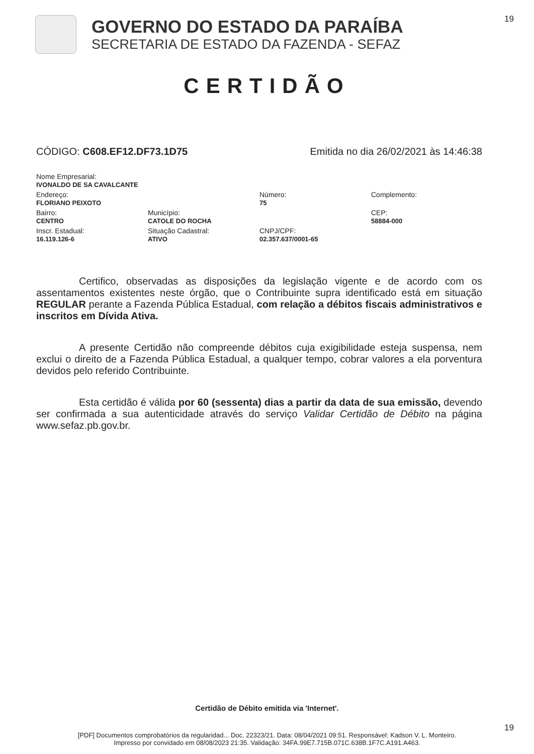19
GOVERNO DO ESTADO DA PARAÍBA
SECRETARIA DE ESTADO DA FAZENDA - SEFAZ
CERTIDÃO
CÓDIGO: C608.EF12.DF73.1D75 Emitida no dia 26/02/2021 às 14:46:38
Nome Empresarial:
IVONALDO DE SA CAVALCANTE
Endereço:
FLORIANO PEIXOTO
Número:
75
Complemento:
Bairro:
CENTRO
Município:
CATOLE DO ROCHA
CEP:
58884-000
Inscr. Estadual:
16.119.126-6
Situação Cadastral:
ATIVO
CNPJ/CPF:
02.357.637/0001-65
Certifico, observadas as disposições da legislação vigente e de acordo com os assentamentos existentes neste órgão, que o Contribuinte supra identificado está em situação REGULAR perante a Fazenda Pública Estadual, com relação a débitos fiscais administrativos e inscritos em Dívida Ativa.
A presente Certidão não compreende débitos cuja exigibilidade esteja suspensa, nem exclui o direito de a Fazenda Pública Estadual, a qualquer tempo, cobrar valores a ela porventura devidos pelo referido Contribuinte.
Esta certidão é válida por 60 (sessenta) dias a partir da data de sua emissão, devendo ser confirmada a sua autenticidade através do serviço Validar Certidão de Débito na página www.sefaz.pb.gov.br.
Certidão de Débito emitida via 'Internet'.
19
[PDF] Documentos comprobatórios da regularidad... Doc. 22323/21. Data: 08/04/2021 09:51. Responsável: Kadson V. L. Monteiro.
Impresso por convidado em 08/08/2023 21:35. Validação: 34FA.99E7.715B.071C.638B.1F7C.A191.A463.